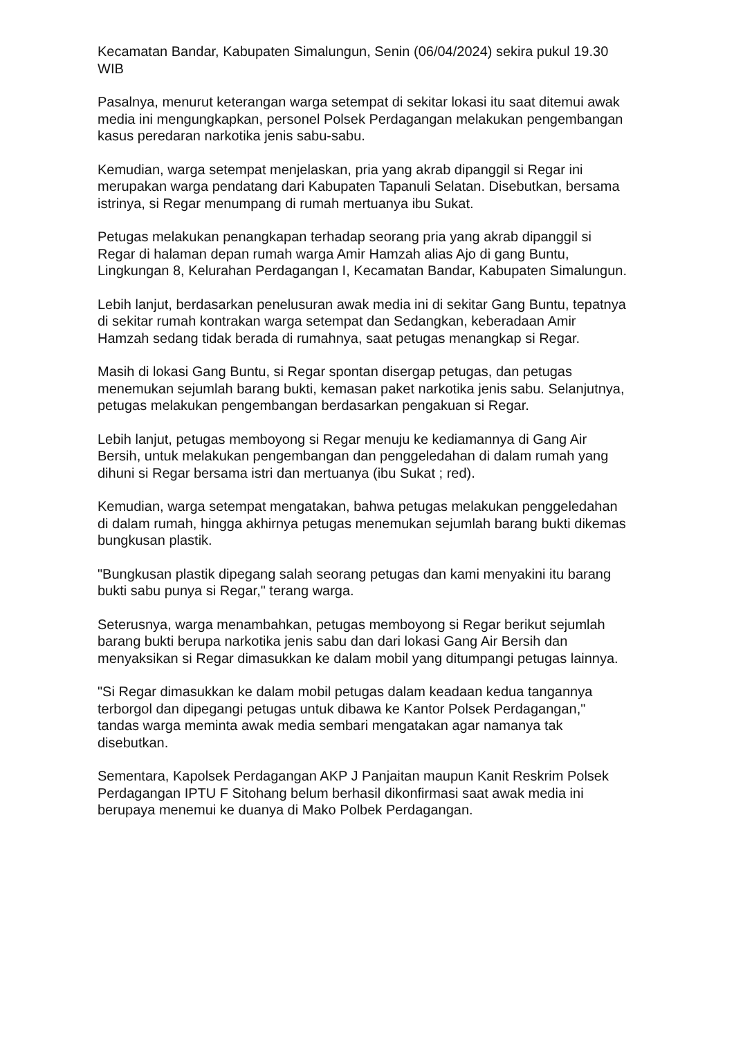Kecamatan Bandar, Kabupaten Simalungun, Senin (06/04/2024) sekira pukul 19.30 WIB
Pasalnya, menurut keterangan warga setempat di sekitar lokasi itu saat ditemui awak media ini mengungkapkan, personel Polsek Perdagangan melakukan pengembangan kasus peredaran narkotika jenis sabu-sabu.
Kemudian, warga setempat menjelaskan, pria yang akrab dipanggil si Regar ini merupakan warga pendatang dari Kabupaten Tapanuli Selatan. Disebutkan, bersama istrinya, si Regar menumpang di rumah mertuanya ibu Sukat.
Petugas melakukan penangkapan terhadap seorang pria yang akrab dipanggil si Regar di halaman depan rumah warga Amir Hamzah alias Ajo di gang Buntu, Lingkungan 8, Kelurahan Perdagangan I, Kecamatan Bandar, Kabupaten Simalungun.
Lebih lanjut, berdasarkan penelusuran awak media ini di sekitar Gang Buntu, tepatnya di sekitar rumah kontrakan warga setempat dan Sedangkan, keberadaan Amir Hamzah sedang tidak berada di rumahnya, saat petugas menangkap si Regar.
Masih di lokasi Gang Buntu, si Regar spontan disergap petugas, dan petugas menemukan sejumlah barang bukti, kemasan paket narkotika jenis sabu. Selanjutnya, petugas melakukan pengembangan berdasarkan pengakuan si Regar.
Lebih lanjut, petugas memboyong si Regar menuju ke kediamannya di Gang Air Bersih, untuk melakukan pengembangan dan penggeledahan di dalam rumah yang dihuni si Regar bersama istri dan mertuanya (ibu Sukat ; red).
Kemudian, warga setempat mengatakan, bahwa petugas melakukan penggeledahan di dalam rumah, hingga akhirnya petugas menemukan sejumlah barang bukti dikemas bungkusan plastik.
"Bungkusan plastik dipegang salah seorang petugas dan kami menyakini itu barang bukti sabu punya si Regar," terang warga.
Seterusnya, warga menambahkan, petugas memboyong si Regar berikut sejumlah barang bukti berupa narkotika jenis sabu dan dari lokasi Gang Air Bersih dan menyaksikan si Regar dimasukkan ke dalam mobil yang ditumpangi petugas lainnya.
"Si Regar dimasukkan ke dalam mobil petugas dalam keadaan kedua tangannya terborgol dan dipegangi petugas untuk dibawa ke Kantor Polsek Perdagangan," tandas warga meminta awak media sembari mengatakan agar namanya tak disebutkan.
Sementara, Kapolsek Perdagangan AKP J Panjaitan maupun Kanit Reskrim Polsek Perdagangan IPTU F Sitohang belum berhasil dikonfirmasi saat awak media ini berupaya menemui ke duanya di Mako Polbek Perdagangan.